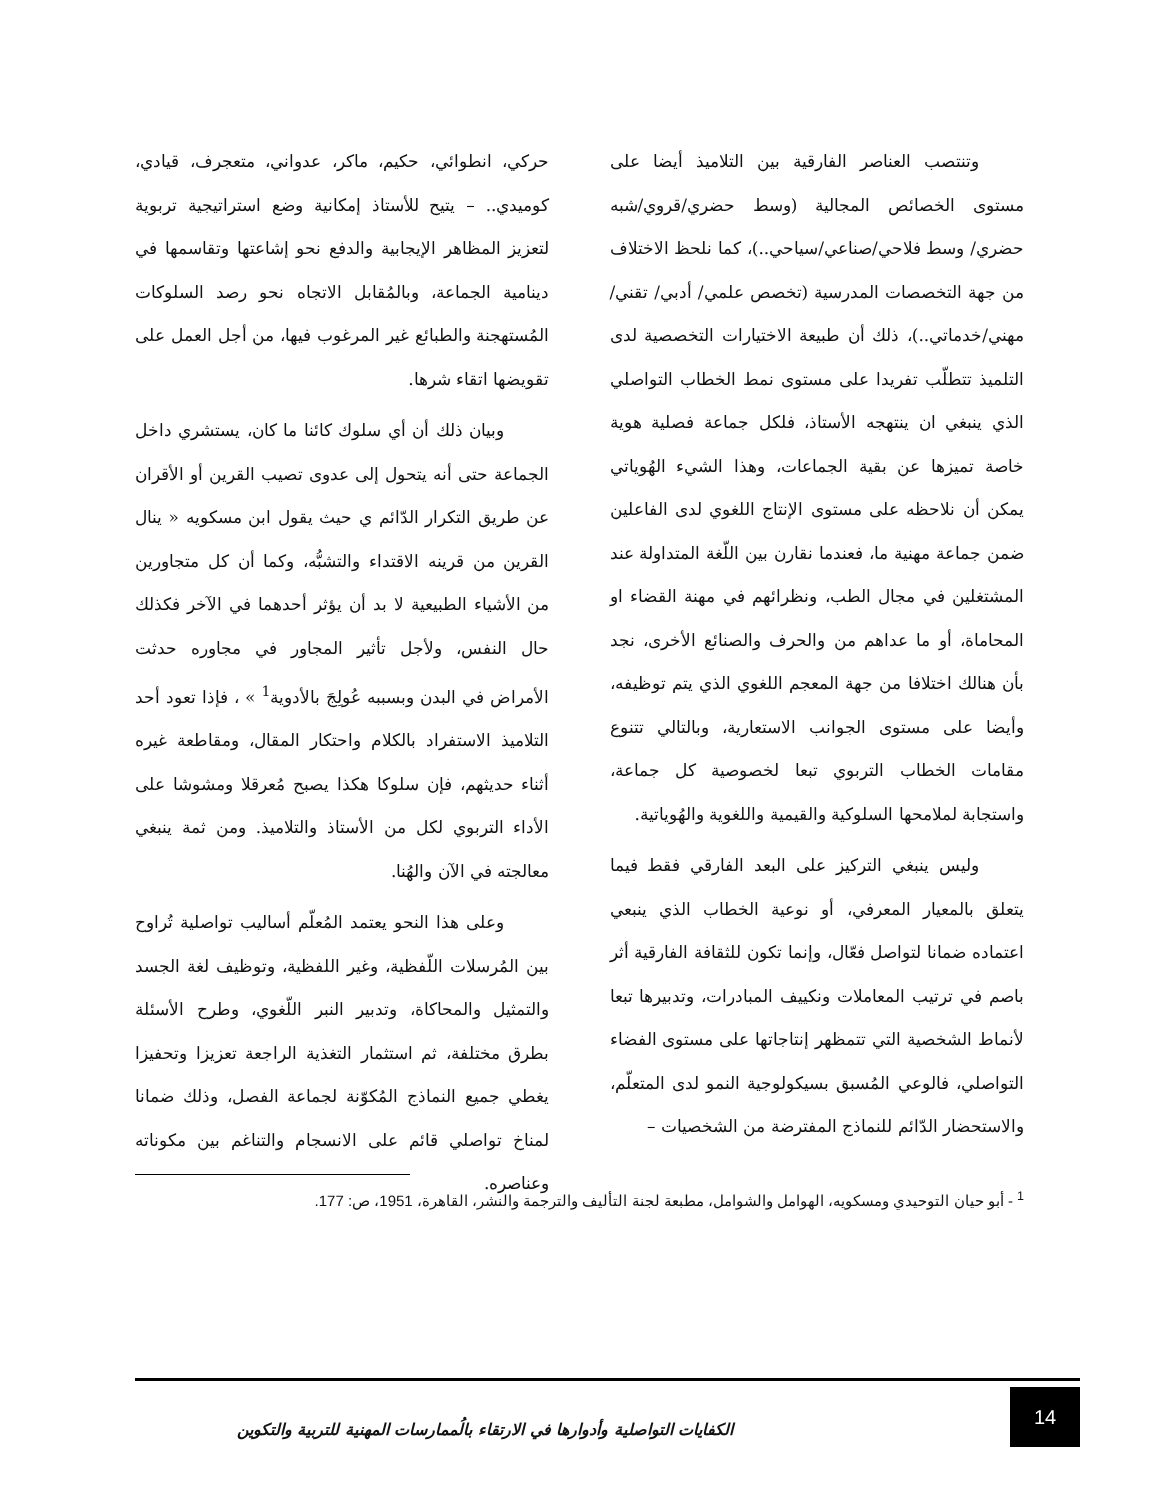وتنتصب العناصر الفارقية بين التلاميذ أيضا على مستوى الخصائص المجالية (وسط حضري/قروي/شبه حضري/ وسط فلاحي/صناعي/سياحي..)، كما نلحظ الاختلاف من جهة التخصصات المدرسية (تخصص علمي/ أدبي/ تقني/ مهني/خدماتي..)، ذلك أن طبيعة الاختيارات التخصصية لدى التلميذ تتطلّب تفريدا على مستوى نمط الخطاب التواصلي الذي ينبغي ان ينتهجه الأستاذ، فلكل جماعة فصلية هوية خاصة تميزها عن بقية الجماعات، وهذا الشيء الهُوياتي يمكن أن نلاحظه على مستوى الإنتاج اللغوي لدى الفاعلين ضمن جماعة مهنية ما، فعندما نقارن بين اللّغة المتداولة عند المشتغلين في مجال الطب، ونظرائهم في مهنة القضاء او المحاماة، أو ما عداهم من والحرف والصنائع الأخرى، نجد بأن هنالك اختلافا من جهة المعجم اللغوي الذي يتم توظيفه، وأيضا على مستوى الجوانب الاستعارية، وبالتالي تتنوع مقامات الخطاب التربوي تبعا لخصوصية كل جماعة، واستجابة لملامحها السلوكية والقيمية واللغوية والهُوياتية.
وليس ينبغي التركيز على البعد الفارقي فقط فيما يتعلق بالمعيار المعرفي، أو نوعية الخطاب الذي ينبعي اعتماده ضمانا لتواصل فعّال، وإنما تكون للثقافة الفارقية أثر باصم في ترتيب المعاملات ونكييف المبادرات، وتدبيرها تبعا لأنماط الشخصية التي تتمظهر إنتاجاتها على مستوى الفضاء التواصلي، فالوعي المُسبق بسيكولوجية النمو لدى المتعلّم، والاستحضار الدّائم للنماذج المفترضة من الشخصيات –
حركي، انطوائي، حكيم، ماكر، عدواني، متعجرف، قيادي، كوميدي.. – يتيح للأستاذ إمكانية وضع استراتيجية تربوية لتعزيز المظاهر الإيجابية والدفع نحو إشاعتها وتقاسمها في دينامية الجماعة، وبالمُقابل الاتجاه نحو رصد السلوكات المُستهجنة والطبائع غير المرغوب فيها، من أجل العمل على تقويضها اتقاء شرها.
وبيان ذلك أن أي سلوك كائنا ما كان، يستشري داخل الجماعة حتى أنه يتحول إلى عدوى تصيب القرين أو الأقران عن طريق التكرار الدّائم ي حيث يقول ابن مسكويه « ينال القرين من قرينه الاقتداء والتشبُّه، وكما أن كل متجاورين من الأشياء الطبيعية لا بد أن يؤثر أحدهما في الآخر فكذلك حال النفس، ولأجل تأثير المجاور في مجاوره حدثت الأمراض في البدن وبسببه عُولِجَ بالأدوية<sup>1</sup> » ، فإذا تعود أحد التلاميذ الاستفراد بالكلام واحتكار المقال، ومقاطعة غيره أثناء حديثهم، فإن سلوكا هكذا يصبح مُعرقلا ومشوشا على الأداء التربوي لكل من الأستاذ والتلاميذ. ومن ثمة ينبغي معالجته في الآن والهُنا.
وعلى هذا النحو يعتمد المُعلّم أساليب تواصلية تُراوح بين المُرسلات اللّفظية، وغير اللفظية، وتوظيف لغة الجسد والتمثيل والمحاكاة، وتدبير النبر اللّغوي، وطرح الأسئلة بطرق مختلفة، ثم استثمار التغذية الراجعة تعزيزا وتحفيزا يغطي جميع النماذج المُكوّنة لجماعة الفصل، وذلك ضمانا لمناخ تواصلي قائم على الانسجام والتناغم بين مكوناته وعناصره.
<sup>1</sup> - أبو حيان التوحيدي ومسكويه، الهوامل والشوامل، مطبعة لجنة التأليف والترجمة والنشر، القاهرة، 1951، ص: 177.
14
الكفايات التواصلية وأدوارها في الارتقاء بالُممارسات المهنية للتربية والتكوين